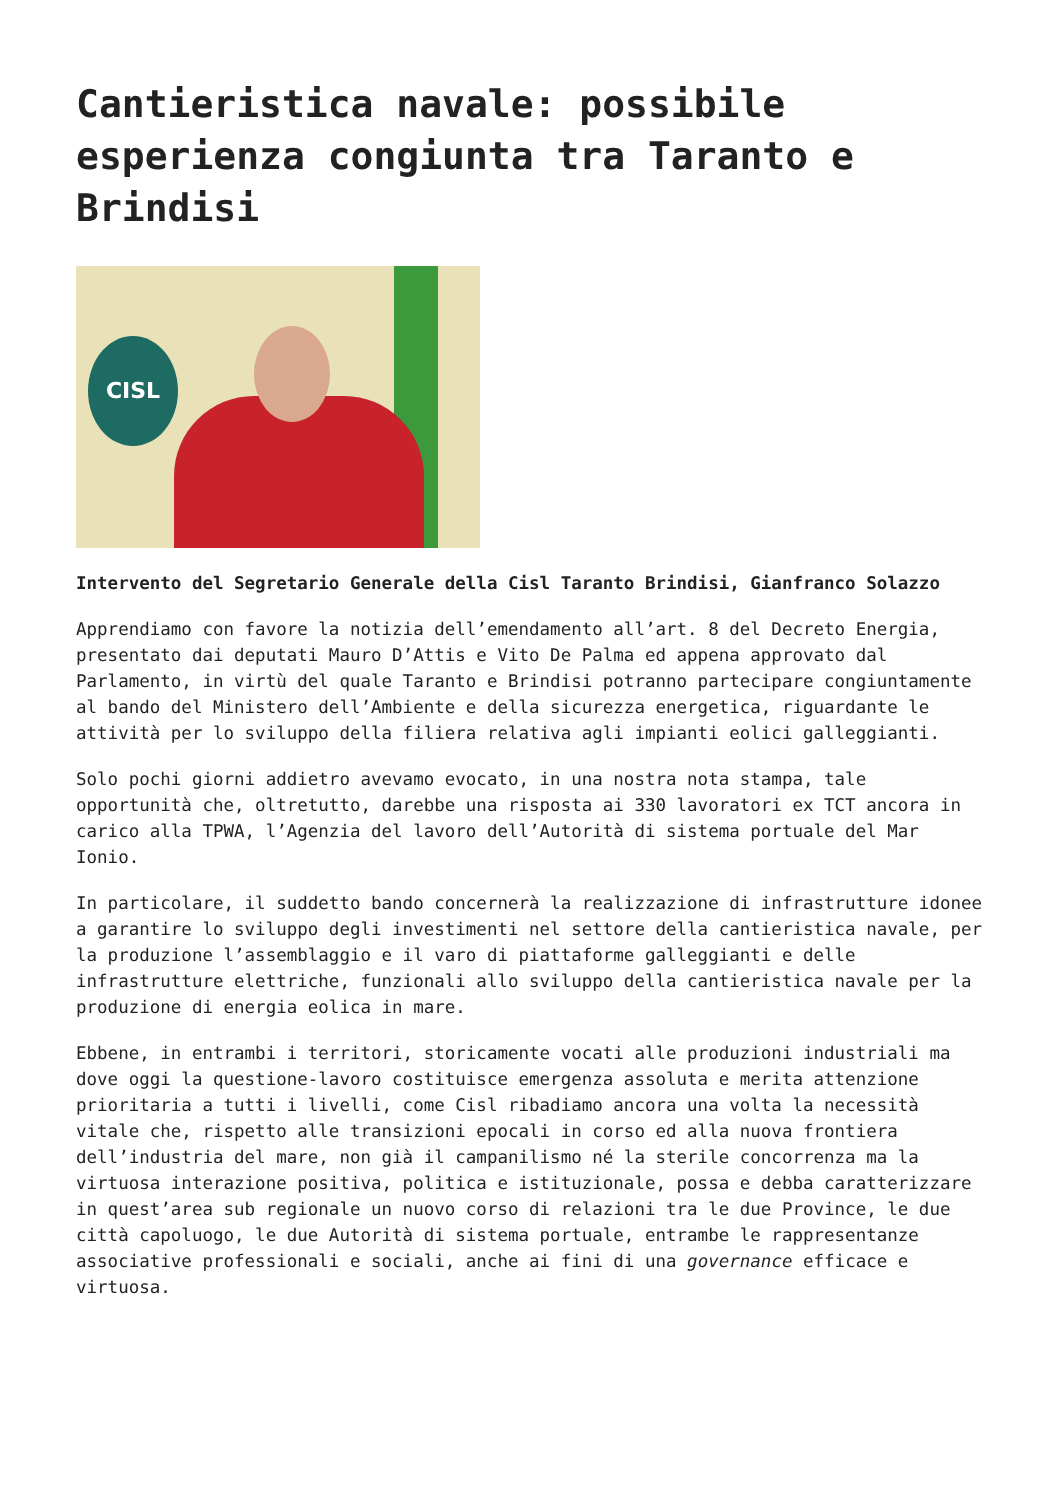Cantieristica navale: possibile esperienza congiunta tra Taranto e Brindisi
CISL
Intervento del Segretario Generale della Cisl Taranto Brindisi, Gianfranco Solazzo
Apprendiamo con favore la notizia dell’emendamento all’art. 8 del Decreto Energia, presentato dai deputati Mauro D’Attis e Vito De Palma ed appena approvato dal Parlamento, in virtù del quale Taranto e Brindisi potranno partecipare congiuntamente al bando del Ministero dell’Ambiente e della sicurezza energetica, riguardante le attività per lo sviluppo della filiera relativa agli impianti eolici galleggianti.
Solo pochi giorni addietro avevamo evocato, in una nostra nota stampa, tale opportunità che, oltretutto, darebbe una risposta ai 330 lavoratori ex TCT ancora in carico alla TPWA, l’Agenzia del lavoro dell’Autorità di sistema portuale del Mar Ionio.
In particolare, il suddetto bando concernerà la realizzazione di infrastrutture idonee a garantire lo sviluppo degli investimenti nel settore della cantieristica navale, per la produzione l’assemblaggio e il varo di piattaforme galleggianti e delle infrastrutture elettriche, funzionali allo sviluppo della cantieristica navale per la produzione di energia eolica in mare.
Ebbene, in entrambi i territori, storicamente vocati alle produzioni industriali ma dove oggi la questione-lavoro costituisce emergenza assoluta e merita attenzione prioritaria a tutti i livelli, come Cisl ribadiamo ancora una volta la necessità vitale che, rispetto alle transizioni epocali in corso ed alla nuova frontiera dell’industria del mare, non già il campanilismo né la sterile concorrenza ma la virtuosa interazione positiva, politica e istituzionale, possa e debba caratterizzare in quest’area sub regionale un nuovo corso di relazioni tra le due Province, le due città capoluogo, le due Autorità di sistema portuale, entrambe le rappresentanze associative professionali e sociali, anche ai fini di una governance efficace e virtuosa.